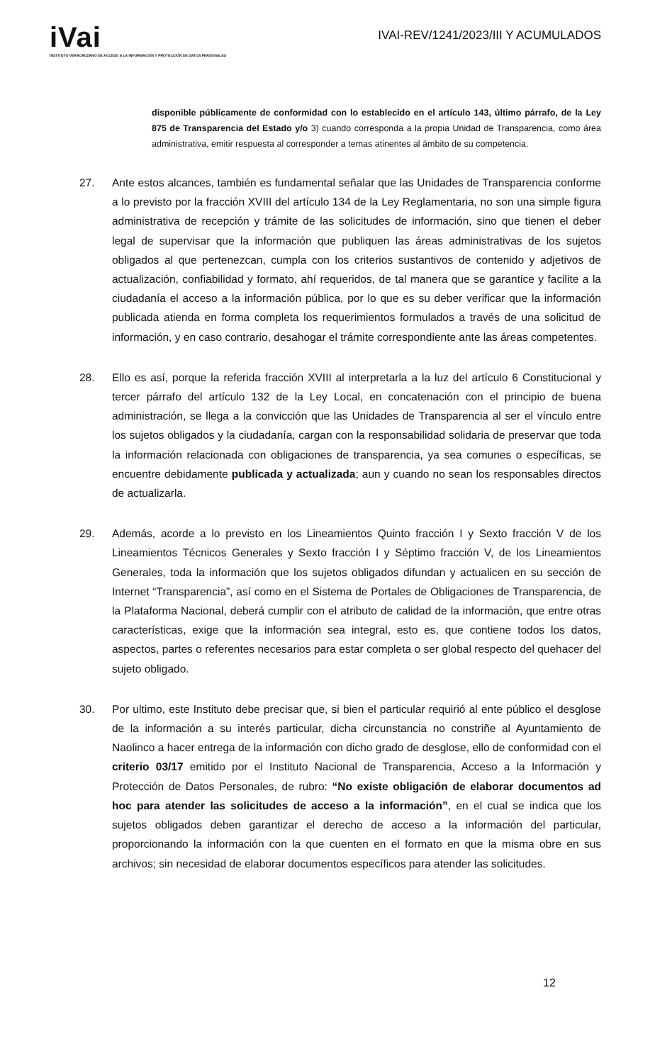iVai
INSTITUTO VERACRUZANO DE ACCESO A LA INFORMACIÓN Y PROTECCIÓN DE DATOS PERSONALES
IVAI-REV/1241/2023/III Y ACUMULADOS
disponible públicamente de conformidad con lo establecido en el artículo 143, último párrafo, de la Ley 875 de Transparencia del Estado y/o 3) cuando corresponda a la propia Unidad de Transparencia, como área administrativa, emitir respuesta al corresponder a temas atinentes al ámbito de su competencia.
27. Ante estos alcances, también es fundamental señalar que las Unidades de Transparencia conforme a lo previsto por la fracción XVIII del artículo 134 de la Ley Reglamentaria, no son una simple figura administrativa de recepción y trámite de las solicitudes de información, sino que tienen el deber legal de supervisar que la información que publiquen las áreas administrativas de los sujetos obligados al que pertenezcan, cumpla con los criterios sustantivos de contenido y adjetivos de actualización, confiabilidad y formato, ahí requeridos, de tal manera que se garantice y facilite a la ciudadanía el acceso a la información pública, por lo que es su deber verificar que la información publicada atienda en forma completa los requerimientos formulados a través de una solicitud de información, y en caso contrario, desahogar el trámite correspondiente ante las áreas competentes.
28. Ello es así, porque la referida fracción XVIII al interpretarla a la luz del artículo 6 Constitucional y tercer párrafo del artículo 132 de la Ley Local, en concatenación con el principio de buena administración, se llega a la convicción que las Unidades de Transparencia al ser el vínculo entre los sujetos obligados y la ciudadanía, cargan con la responsabilidad solidaria de preservar que toda la información relacionada con obligaciones de transparencia, ya sea comunes o específicas, se encuentre debidamente publicada y actualizada; aun y cuando no sean los responsables directos de actualizarla.
29. Además, acorde a lo previsto en los Lineamientos Quinto fracción I y Sexto fracción V de los Lineamientos Técnicos Generales y Sexto fracción I y Séptimo fracción V, de los Lineamientos Generales, toda la información que los sujetos obligados difundan y actualicen en su sección de Internet “Transparencia”, así como en el Sistema de Portales de Obligaciones de Transparencia, de la Plataforma Nacional, deberá cumplir con el atributo de calidad de la información, que entre otras características, exige que la información sea integral, esto es, que contiene todos los datos, aspectos, partes o referentes necesarios para estar completa o ser global respecto del quehacer del sujeto obligado.
30. Por ultimo, este Instituto debe precisar que, si bien el particular requirió al ente público el desglose de la información a su interés particular, dicha circunstancia no constriñe al Ayuntamiento de Naolinco a hacer entrega de la información con dicho grado de desglose, ello de conformidad con el criterio 03/17 emitido por el Instituto Nacional de Transparencia, Acceso a la Información y Protección de Datos Personales, de rubro: “No existe obligación de elaborar documentos ad hoc para atender las solicitudes de acceso a la información”, en el cual se indica que los sujetos obligados deben garantizar el derecho de acceso a la información del particular, proporcionando la información con la que cuenten en el formato en que la misma obre en sus archivos; sin necesidad de elaborar documentos específicos para atender las solicitudes.
12